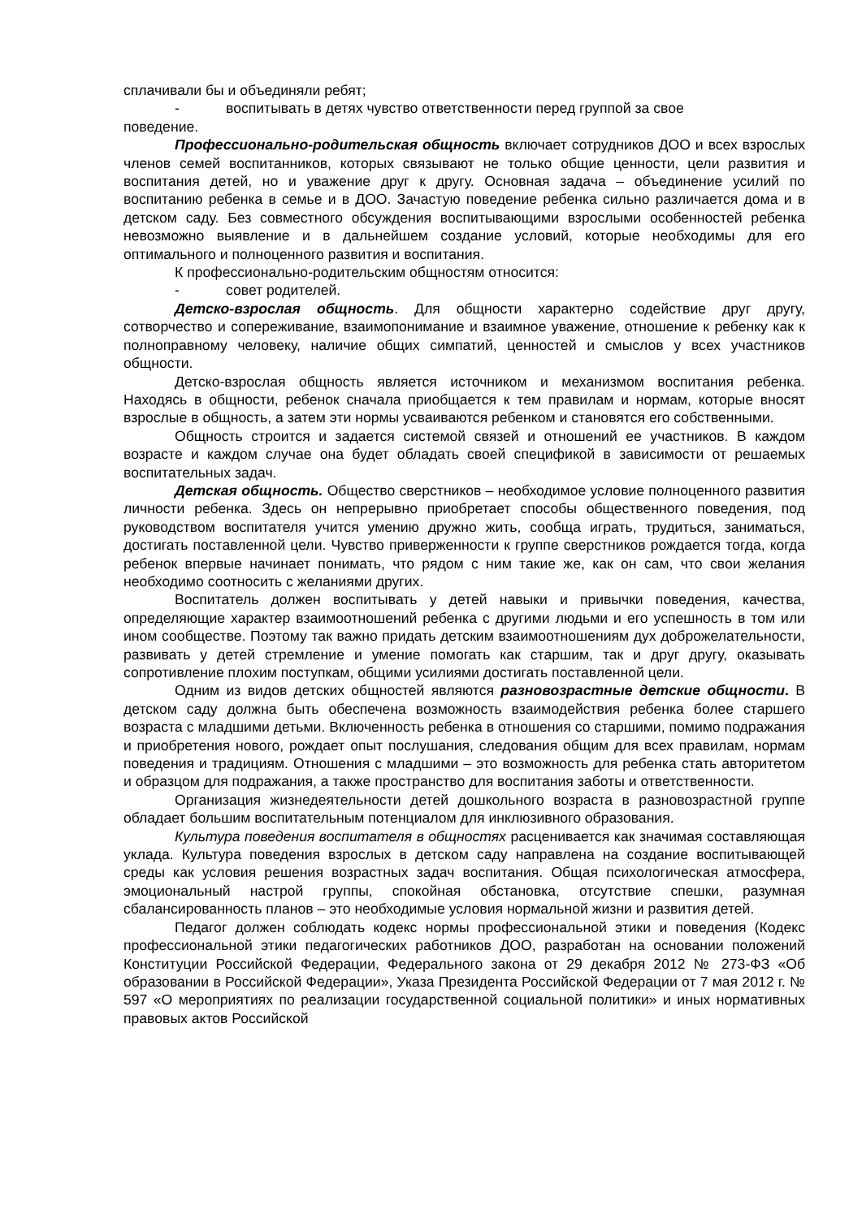сплачивали бы и объединяли ребят;
- воспитывать в детях чувство ответственности перед группой за свое
поведение.
Профессионально-родительская общность включает сотрудников ДОО и всех взрослых членов семей воспитанников, которых связывают не только общие ценности, цели развития и воспитания детей, но и уважение друг к другу. Основная задача – объединение усилий по воспитанию ребенка в семье и в ДОО. Зачастую поведение ребенка сильно различается дома и в детском саду. Без совместного обсуждения воспитывающими взрослыми особенностей ребенка невозможно выявление и в дальнейшем создание условий, которые необходимы для его оптимального и полноценного развития и воспитания.
К профессионально-родительским общностям относится:
- совет родителей.
Детско-взрослая общность. Для общности характерно содействие друг другу, сотворчество и сопереживание, взаимопонимание и взаимное уважение, отношение к ребенку как к полноправному человеку, наличие общих симпатий, ценностей и смыслов у всех участников общности.
Детско-взрослая общность является источником и механизмом воспитания ребенка. Находясь в общности, ребенок сначала приобщается к тем правилам и нормам, которые вносят взрослые в общность, а затем эти нормы усваиваются ребенком и становятся его собственными.
Общность строится и задается системой связей и отношений ее участников. В каждом возрасте и каждом случае она будет обладать своей спецификой в зависимости от решаемых воспитательных задач.
Детская общность. Общество сверстников – необходимое условие полноценного развития личности ребенка. Здесь он непрерывно приобретает способы общественного поведения, под руководством воспитателя учится умению дружно жить, сообща играть, трудиться, заниматься, достигать поставленной цели. Чувство приверженности к группе сверстников рождается тогда, когда ребенок впервые начинает понимать, что рядом с ним такие же, как он сам, что свои желания необходимо соотносить с желаниями других.
Воспитатель должен воспитывать у детей навыки и привычки поведения, качества, определяющие характер взаимоотношений ребенка с другими людьми и его успешность в том или ином сообществе. Поэтому так важно придать детским взаимоотношениям дух доброжелательности, развивать у детей стремление и умение помогать как старшим, так и друг другу, оказывать сопротивление плохим поступкам, общими усилиями достигать поставленной цели.
Одним из видов детских общностей являются разновозрастные детские общности. В детском саду должна быть обеспечена возможность взаимодействия ребенка более старшего возраста с младшими детьми. Включенность ребенка в отношения со старшими, помимо подражания и приобретения нового, рождает опыт послушания, следования общим для всех правилам, нормам поведения и традициям. Отношения с младшими – это возможность для ребенка стать авторитетом и образцом для подражания, а также пространство для воспитания заботы и ответственности.
Организация жизнедеятельности детей дошкольного возраста в разновозрастной группе обладает большим воспитательным потенциалом для инклюзивного образования.
Культура поведения воспитателя в общностях расценивается как значимая составляющая уклада. Культура поведения взрослых в детском саду направлена на создание воспитывающей среды как условия решения возрастных задач воспитания. Общая психологическая атмосфера, эмоциональный настрой группы, спокойная обстановка, отсутствие спешки, разумная сбалансированность планов – это необходимые условия нормальной жизни и развития детей.
Педагог должен соблюдать кодекс нормы профессиональной этики и поведения (Кодекс профессиональной этики педагогических работников ДОО, разработан на основании положений Конституции Российской Федерации, Федерального закона от 29 декабря 2012 № 273-ФЗ «Об образовании в Российской Федерации», Указа Президента Российской Федерации от 7 мая 2012 г. № 597 «О мероприятиях по реализации государственной социальной политики» и иных нормативных правовых актов Российской